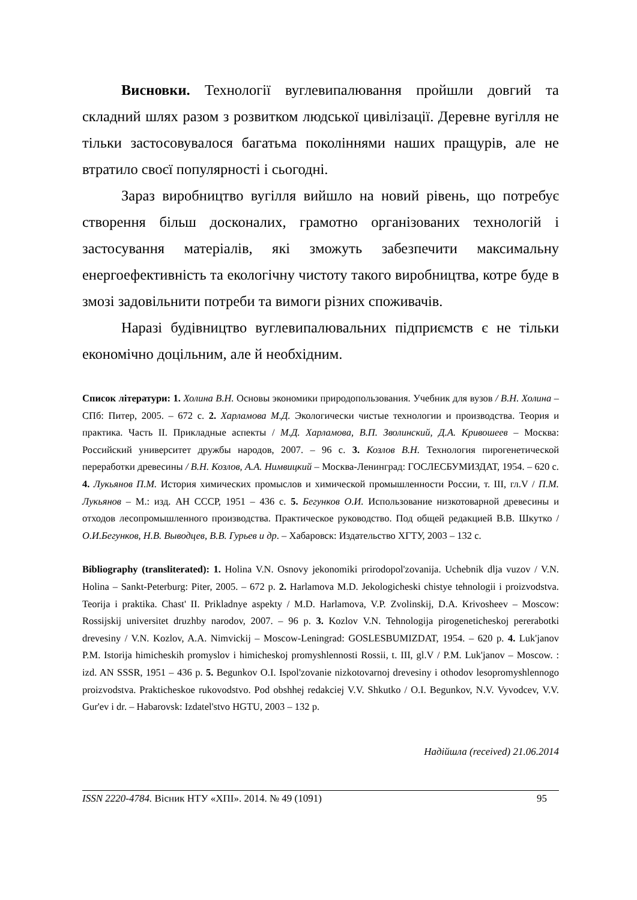Висновки. Технології вуглевипалювання пройшли довгий та складний шлях разом з розвитком людської цивілізації. Деревне вугілля не тільки застосовувалося багатьма поколіннями наших пращурів, але не втратило своєї популярності і сьогодні.
Зараз виробництво вугілля вийшло на новий рівень, що потребує створення більш досконалих, грамотно організованих технологій і застосування матеріалів, які зможуть забезпечити максимальну енергоефективність та екологічну чистоту такого виробництва, котре буде в змозі задовільнити потреби та вимоги різних споживачів.
Наразі будівництво вуглевипалювальних підприємств є не тільки економічно доцільним, але й необхідним.
Список літератури: 1. Холина В.Н. Основы экономики природопользования. Учебник для вузов / В.Н. Холина – СПб: Питер, 2005. – 672 с. 2. Харламова М.Д. Экологически чистые технологии и производства. Теория и практика. Часть II. Прикладные аспекты / М.Д. Харламова, В.П. Зволинский, Д.А. Кривошеев – Москва: Российский университет дружбы народов, 2007. – 96 с. 3. Козлов В.Н. Технология пирогенетической переработки древесины / В.Н. Козлов, А.А. Нимвицкий – Москва-Ленинград: ГОСЛЕСБУМИЗДАТ, 1954. – 620 с. 4. Лукьянов П.М. История химических промыслов и химической промышленности России, т. III, гл.V / П.М. Лукьянов – М.: изд. АН СССР, 1951 – 436 с. 5. Бегунков О.И. Использование низкотоварной древесины и отходов лесопромышленного производства. Практическое руководство. Под общей редакцией В.В. Шкутко / О.И.Бегунков, Н.В. Выводцев, В.В. Гурьев и др. – Хабаровск: Издательство ХГТУ, 2003 – 132 с.
Bibliography (transliterated): 1. Holina V.N. Osnovy jekonomiki prirodopol'zovanija. Uchebnik dlja vuzov / V.N. Holina – Sankt-Peterburg: Piter, 2005. – 672 p. 2. Harlamova M.D. Jekologicheski chistye tehnologii i proizvodstva. Teorija i praktika. Chast' II. Prikladnye aspekty / M.D. Harlamova, V.P. Zvolinskij, D.A. Krivosheev – Moscow: Rossijskij universitet druzhby narodov, 2007. – 96 p. 3. Kozlov V.N. Tehnologija pirogeneticheskoj pererabotki drevesiny / V.N. Kozlov, A.A. Nimvickij – Moscow-Leningrad: GOSLESBUMIZDAT, 1954. – 620 p. 4. Luk'janov P.M. Istorija himicheskih promyslov i himicheskoj promyshlennosti Rossii, t. III, gl.V / P.M. Luk'janov – Moscow. : izd. AN SSSR, 1951 – 436 p. 5. Begunkov O.I. Ispol'zovanie nizkotovarnoj drevesiny i othodov lesopromyshlennogo proizvodstva. Prakticheskoe rukovodstvo. Pod obshhej redakciej V.V. Shkutko / O.I. Begunkov, N.V. Vyvodcev, V.V. Gur'ev i dr. – Habarovsk: Izdatel'stvo HGTU, 2003 – 132 p.
Надійшла (received) 21.06.2014
ISSN 2220-4784. Вісник НТУ «ХПІ». 2014. № 49 (1091) 95